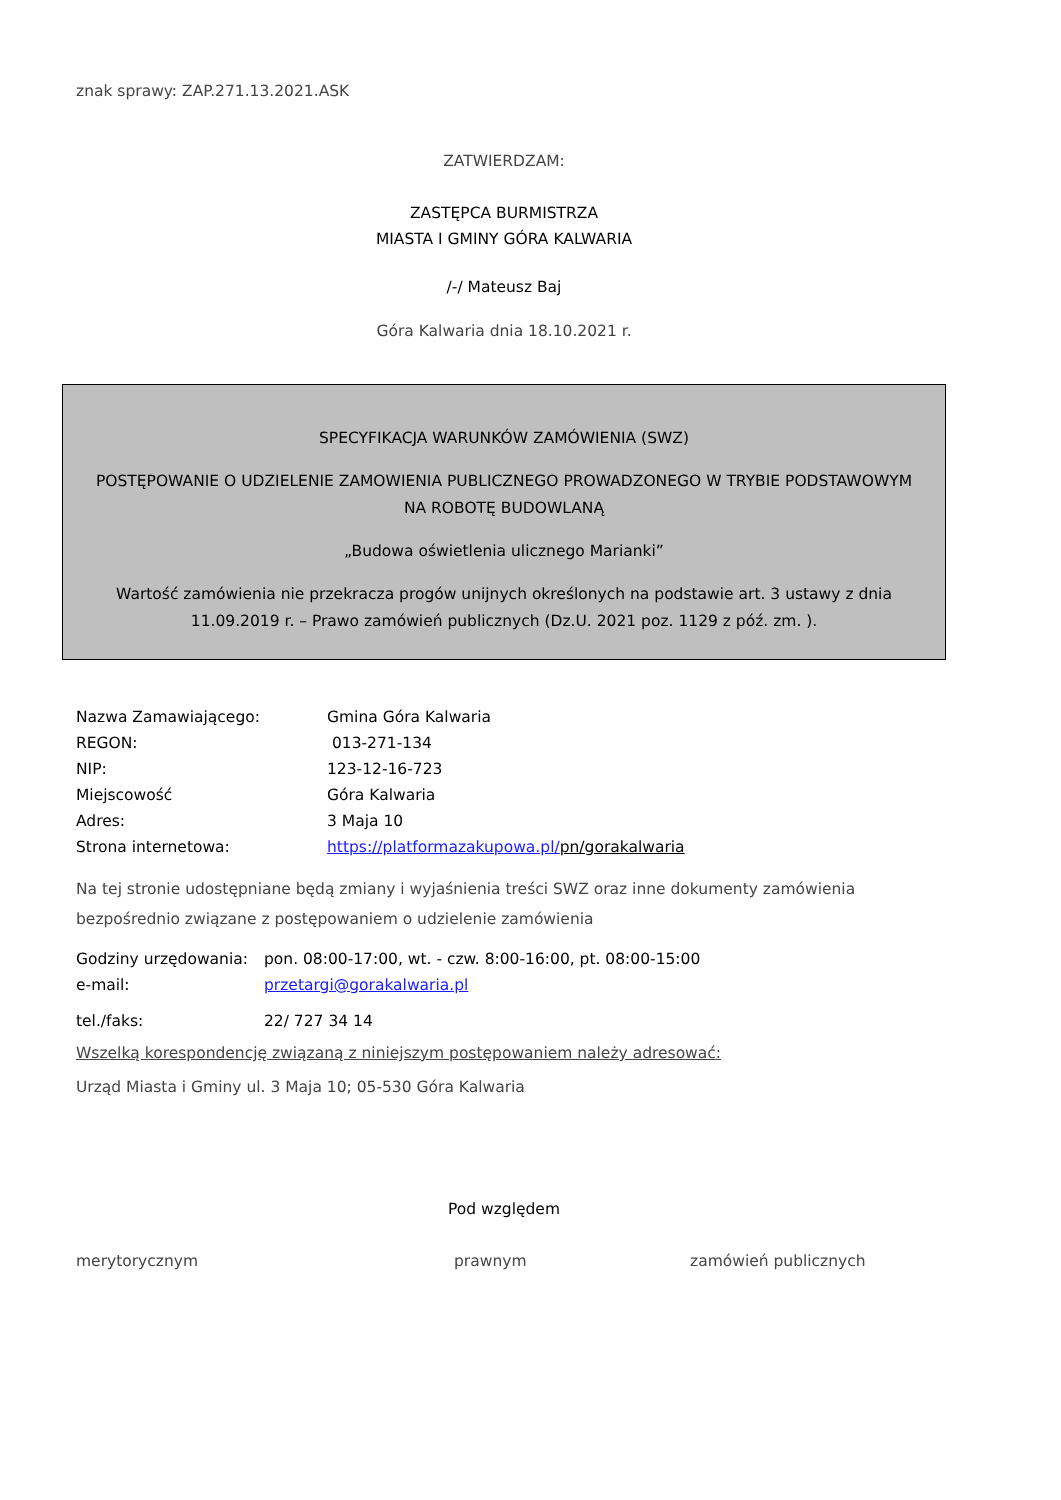znak sprawy: ZAP.271.13.2021.ASK
ZATWIERDZAM:
ZASTĘPCA BURMISTRZA
MIASTA I GMINY GÓRA KALWARIA
/-/ Mateusz Baj
Góra Kalwaria dnia 18.10.2021 r.
SPECYFIKACJA WARUNKÓW ZAMÓWIENIA (SWZ)
POSTĘPOWANIE O UDZIELENIE ZAMOWIENIA PUBLICZNEGO PROWADZONEGO W TRYBIE PODSTAWOWYM NA ROBOTĘ BUDOWLANĄ
„Budowa oświetlenia ulicznego Marianki”
Wartość zamówienia nie przekracza progów unijnych określonych na podstawie art. 3 ustawy z dnia 11.09.2019 r. – Prawo zamówień publicznych (Dz.U. 2021 poz. 1129 z póź. zm. ).
| Nazwa Zamawiającego: | Gmina Góra Kalwaria |
| REGON: | 013-271-134 |
| NIP: | 123-12-16-723 |
| Miejscowość | Góra Kalwaria |
| Adres: | 3 Maja 10 |
| Strona internetowa: | https://platformazakupowa.pl/ pn/gorakalwaria |
Na tej stronie udostępniane będą zmiany i wyjaśnienia treści SWZ oraz inne dokumenty zamówienia bezpośrednio związane z postępowaniem o udzielenie zamówienia
| Godziny urzędowania: | pon. 08:00-17:00, wt. - czw. 8:00-16:00, pt. 08:00-15:00 |
| e-mail: | przetargi@gorakalwaria.pl |
| tel./faks: | 22/ 727 34 14 |
Wszelką korespondencję związaną z niniejszym postępowaniem należy adresować:
Urząd Miasta i Gminy ul. 3 Maja 10; 05-530 Góra Kalwaria
Pod względem
merytorycznym prawnym zamówień publicznych